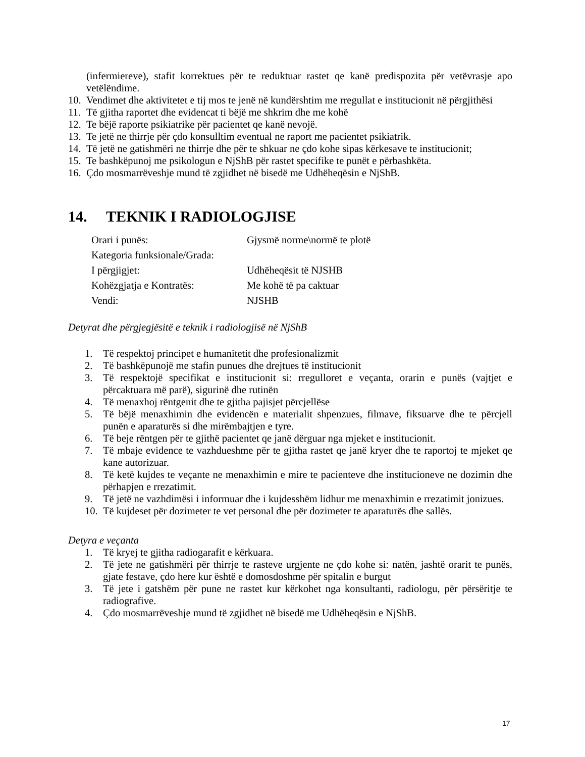(infermiereve), stafit korrektues për te reduktuar rastet qe kanë predispozita për vetëvrasje apo vetëlëndime.
10. Vendimet dhe aktivitetet e tij mos te jenë në kundërshtim me rregullat e institucionit në përgjithësi
11. Të gjitha raportet dhe evidencat ti bëjë me shkrim dhe me kohë
12. Te bëjë raporte psikiatrike për pacientet qe kanë nevojë.
13. Te jetë ne thirrje për çdo konsulltim eventual ne raport me pacientet psikiatrik.
14. Të jetë ne gatishmëri ne thirrje dhe për te shkuar ne çdo kohe sipas kërkesave te institucionit;
15. Te bashkëpunoj me psikologun e NjShB për rastet specifike te punët e përbashkëta.
16. Çdo mosmarrëveshje mund të zgjidhet në bisedë me Udhëheqësin e NjShB.
14. TEKNIK I RADIOLOGJISE
Orari i punës: Gjysmë norme\normë te plotë
Kategoria funksionale/Grada:
I përgjigjet: Udhëheqësit të NJSHB
Kohëzgjatja e Kontratës: Me kohë të pa caktuar
Vendi: NJSHB
Detyrat dhe përgjegjësitë e teknik i radiologjisë në NjShB
1. Të respektoj principet e humanitetit dhe profesionalizmit
2. Të bashkëpunojë me stafin punues dhe drejtues të institucionit
3. Të respektojë specifikat e institucionit si: rregulloret e veçanta, orarin e punës (vajtjet e përcaktuara më parë), sigurinë dhe rutinën
4. Të menaxhoj rëntgenit dhe te gjitha pajisjet përcjellëse
5. Të bëjë menaxhimin dhe evidencën e materialit shpenzues, filmave, fiksuarve dhe te përcjell punën e aparaturës si dhe mirëmbajtjen e tyre.
6. Të beje rëntgen për te gjithë pacientet qe janë dërguar nga mjeket e institucionit.
7. Të mbaje evidence te vazhdueshme për te gjitha rastet qe janë kryer dhe te raportoj te mjeket qe kane autorizuar.
8. Të ketë kujdes te veçante ne menaxhimin e mire te pacienteve dhe institucioneve ne dozimin dhe përhapjen e rrezatimit.
9. Të jetë ne vazhdimësi i informuar dhe i kujdesshëm lidhur me menaxhimin e rrezatimit jonizues.
10. Të kujdeset për dozimeter te vet personal dhe për dozimeter te aparaturës dhe sallës.
Detyra e veçanta
1. Të kryej te gjitha radiogarafit e kërkuara.
2. Të jete ne gatishmëri për thirrje te rasteve urgjente ne çdo kohe si: natën, jashtë orarit te punës, gjate festave, çdo here kur është e domosdoshme për spitalin e burgut
3. Të jete i gatshëm për pune ne rastet kur kërkohet nga konsultanti, radiologu, për përsëritje te radiografive.
4. Çdo mosmarrëveshje mund të zgjidhet në bisedë me Udhëheqësin e NjShB.
17